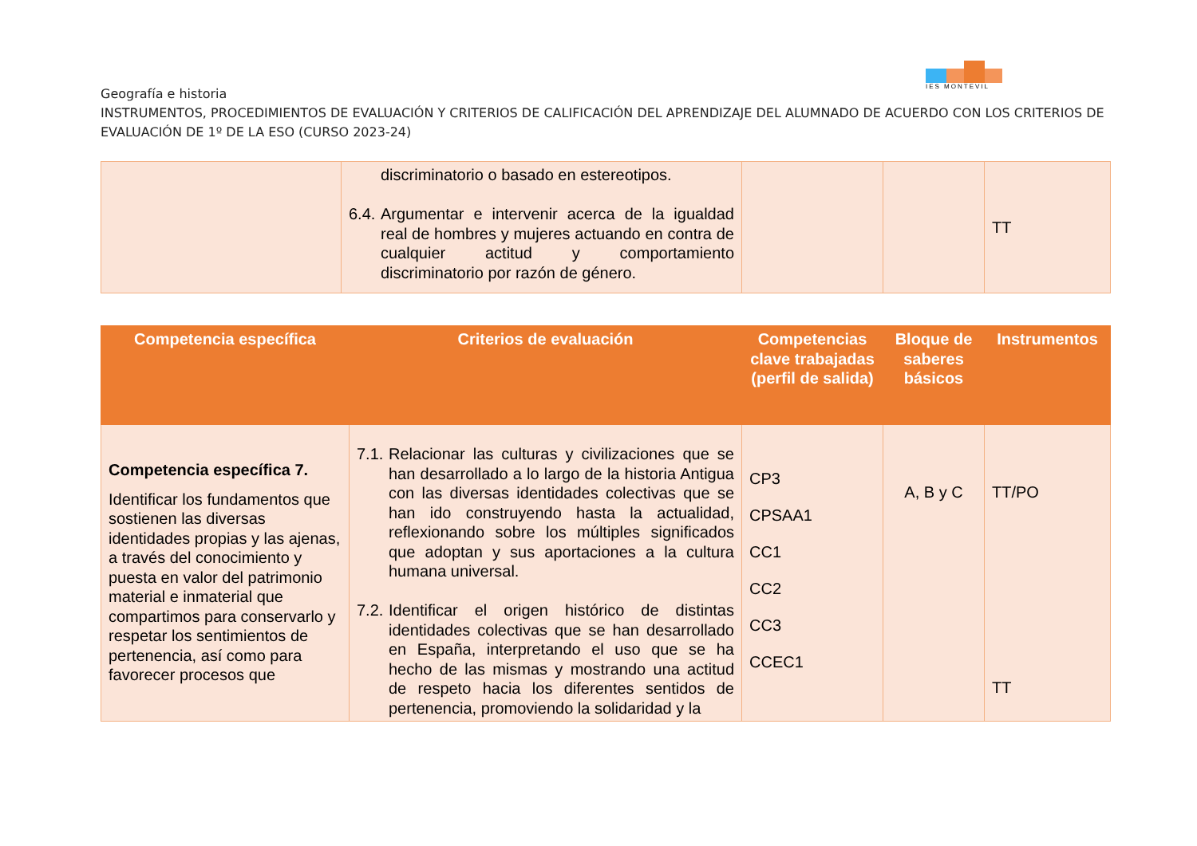IES MONTEVIL
Geografía e historia
INSTRUMENTOS, PROCEDIMIENTOS DE EVALUACIÓN Y CRITERIOS DE CALIFICACIÓN DEL APRENDIZAJE DEL ALUMNADO DE ACUERDO CON LOS CRITERIOS DE EVALUACIÓN DE 1º DE LA ESO (CURSO 2023-24)
| | discriminatorio o basado en estereotipos. 6.4. Argumentar e intervenir acerca de la igualdad real de hombres y mujeres actuando en contra de cualquier actitud y comportamiento discriminatorio por razón de género. | | | TT |
| Competencia específica | Criterios de evaluación | Competencias clave trabajadas (perfil de salida) | Bloque de saberes básicos | Instrumentos |
| --- | --- | --- | --- | --- |
| Competencia específica 7. Identificar los fundamentos que sostienen las diversas identidades propias y las ajenas, a través del conocimiento y puesta en valor del patrimonio material e inmaterial que compartimos para conservarlo y respetar los sentimientos de pertenencia, así como para favorecer procesos que | 7.1. Relacionar las culturas y civilizaciones que se han desarrollado a lo largo de la historia Antigua con las diversas identidades colectivas que se han ido construyendo hasta la actualidad, reflexionando sobre los múltiples significados que adoptan y sus aportaciones a la cultura humana universal. 7.2. Identificar el origen histórico de distintas identidades colectivas que se han desarrollado en España, interpretando el uso que se ha hecho de las mismas y mostrando una actitud de respeto hacia los diferentes sentidos de pertenencia, promoviendo la solidaridad y la | CP3 CPSAA1 CC1 CC2 CC3 CCEC1 | A, B y C | TT/PO TT |